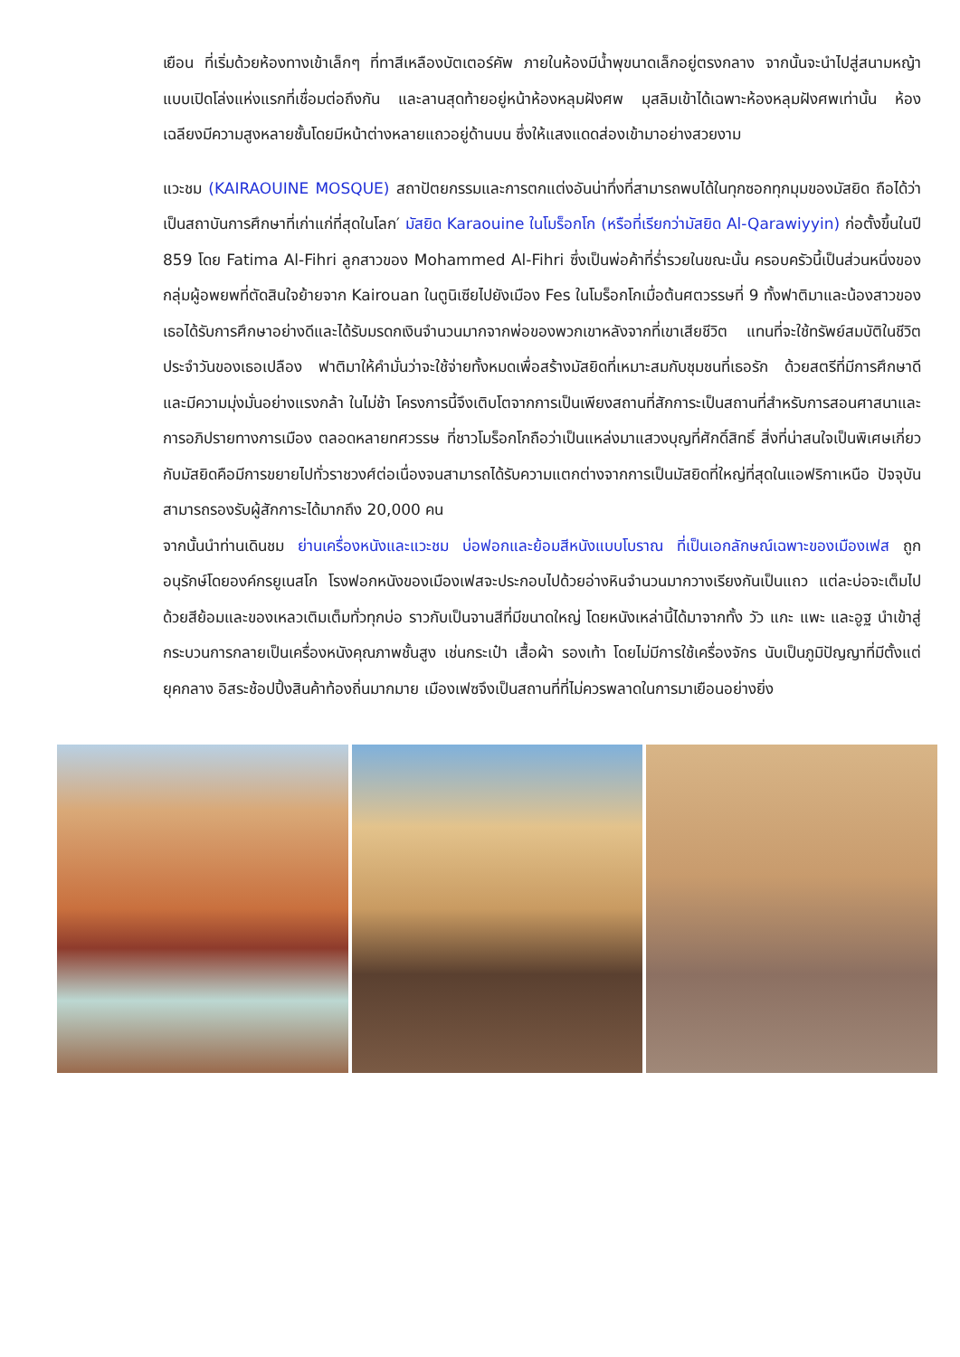เยือน ที่เริ่มด้วยห้องทางเข้าเล็กๆ ที่ทาสีเหลืองบัตเตอร์คัพ ภายในห้องมีน้ำพุขนาดเล็กอยู่ตรงกลาง จากนั้นจะนำไปสู่สนามหญ้าแบบเปิดโล่งแห่งแรกที่เชื่อมต่อถึงกัน และลานสุดท้ายอยู่หน้าห้องหลุมฝังศพ มุสลิมเข้าได้เฉพาะห้องหลุมฝังศพเท่านั้น ห้องเฉลียงมีความสูงหลายชั้นโดยมีหน้าต่างหลายแถวอยู่ด้านบน ซึ่งให้แสงแดดส่องเข้ามาอย่างสวยงาม
แวะชม (KAIRAOUINE MOSQUE) สถาปัตยกรรมและการตกแต่งอันน่าทึ่งที่สามารถพบได้ในทุกซอกทุกมุมของมัสยิด ถือได้ว่าเป็นสถาบันการศึกษาที่เก่าแก่ที่สุดในโลก′ มัสยิด Karaouine ในโมร็อกโก (หรือที่เรียกว่ามัสยิด Al-Qarawiyyin) ก่อตั้งขึ้นในปี 859 โดย Fatima Al-Fihri ลูกสาวของ Mohammed Al-Fihri ซึ่งเป็นพ่อค้าที่ร่ำรวยในขณะนั้น ครอบครัวนี้เป็นส่วนหนึ่งของกลุ่มผู้อพยพที่ตัดสินใจย้ายจาก Kairouan ในตูนิเซียไปยังเมือง Fes ในโมร็อกโกเมื่อต้นศตวรรษที่ 9 ทั้งฟาติมาและน้องสาวของเธอได้รับการศึกษาอย่างดีและได้รับมรดกเงินจำนวนมากจากพ่อของพวกเขาหลังจากที่เขาเสียชีวิต แทนที่จะใช้ทรัพย์สมบัติในชีวิตประจำวันของเธอเปลือง ฟาติมาให้คำมั่นว่าจะใช้จ่ายทั้งหมดเพื่อสร้างมัสยิดที่เหมาะสมกับชุมชนที่เธอรัก ด้วยสตรีที่มีการศึกษาดีและมีความมุ่งมั่นอย่างแรงกล้า ในไม่ช้า โครงการนี้จึงเติบโตจากการเป็นเพียงสถานที่สักการะเป็นสถานที่สำหรับการสอนศาสนาและการอภิปรายทางการเมือง ตลอดหลายทศวรรษ ที่ชาวโมร็อกโกถือว่าเป็นแหล่งมาแสวงบุญที่ศักดิ์สิทธิ์ สิ่งที่น่าสนใจเป็นพิเศษเกี่ยวกับมัสยิดคือมีการขยายไปทั่วราชวงศ์ต่อเนื่องจนสามารถได้รับความแตกต่างจากการเป็นมัสยิดที่ใหญ่ที่สุดในแอฟริกาเหนือ ปัจจุบันสามารถรองรับผู้สักการะได้มากถึง 20,000 คน
จากนั้นนำท่านเดินชม ย่านเครื่องหนังและแวะชม บ่อฟอกและย้อมสีหนังแบบโบราณ ที่เป็นเอกลักษณ์เฉพาะของเมืองเฟส ถูกอนุรักษ์โดยองค์กรยูเนสโก โรงฟอกหนังของเมืองเฟสจะประกอบไปด้วยอ่างหินจำนวนมากวางเรียงกันเป็นแถว แต่ละบ่อจะเต็มไปด้วยสีย้อมและของเหลวเติมเต็มทั่วทุกบ่อ ราวกับเป็นจานสีที่มีขนาดใหญ่ โดยหนังเหล่านี้ได้มาจากทั้ง วัว แกะ แพะ และอูฐ นำเข้าสู่กระบวนการกลายเป็นเครื่องหนังคุณภาพชั้นสูง เช่นกระเป๋า เสื้อผ้า รองเท้า โดยไม่มีการใช้เครื่องจักร นับเป็นภูมิปัญญาที่มีตั้งแต่ยุคกลาง อิสระช้อปปิ้งสินค้าท้องถิ่นมากมาย เมืองเฟซจึงเป็นสถานที่ที่ไม่ควรพลาดในการมาเยือนอย่างยิ่ง